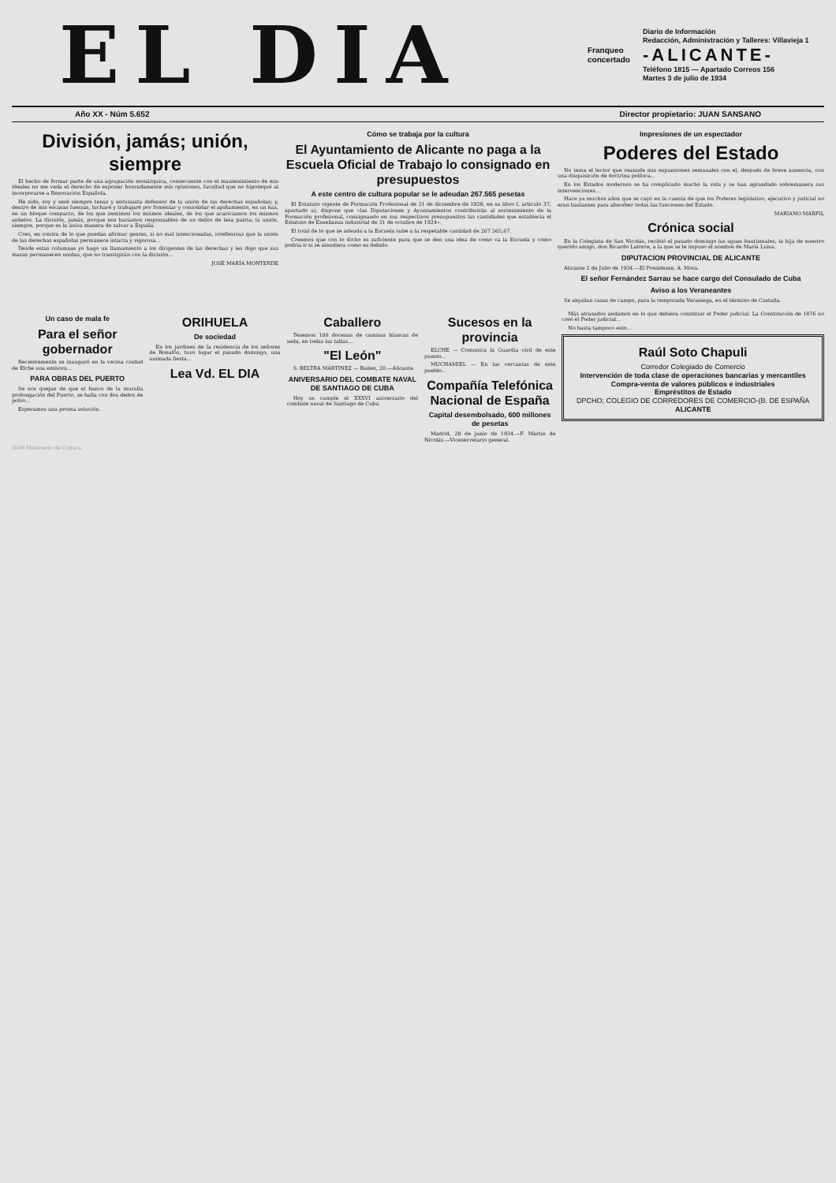EL DIA
Franqueo concertado
Diario de Información
Redacción, Administración y Talleres: Villavieja 1
-ALICANTE-
Teléfono 1815 — Apartado Correos 156
Martes 3 de julio de 1934
Año XX - Núm 5.652 Director propietario: JUAN SANSANO
División, jamás; unión, siempre
El hecho de formar parte de una agrupación monárquica, consecuente con el mantenimiento de mis ideales no me veda el derecho de exponer honradamente mis opiniones, facultad que no hipotequé al incorporarse a Renovación Española.
He sido, soy y seré siempre tenaz y entusiasta defensor de la unión de las derechas españolas; y, dentro de mis escasas fuerzas, lucharé y trabajaré por fomentar y consolidar el apiñamiento, en un haz, en un bloque compacto, de los que sentimos los mismos ideales, de los que acariciamos los mismos anhelos. La división, jamás, porque nos haríamos responsables de un delito de lesa patria; la unión, siempre, porque es la única manera de salvar a España.
Creo, en contra de lo que puedan afirmar gentes, si no mal intencionadas, irreflexivas que la unión de las derechas españolas permanece intacta y vigorosa...
Desde estas columnas yo hago un llamamiento a los dirigentes de las derechas y les digo que sus masas permanecen unidas, que no transigirán con la división...
JOSÉ MARÍA MONTERDE
Cómo se trabaja por la cultura
El Ayuntamiento de Alicante no paga a la Escuela Oficial de Trabajo lo consignado en presupuestos
A este centro de cultura popular se le adeudan 267.565 pesetas
El Estatuto vigente de Formación Profesional de 21 de diciembre de 1928, en su libro I, artículo 37, apartado a), dispone que «las Diputaciones y Ayuntamientos contribuirán al sostenimiento de la Formación profesional, consignando en sus respectivos presupuestos las cantidades que establecía el Estatuto de Enseñanza industrial de 31 de octubre de 1924».
El total de lo que se adeuda a la Escuela sube a la respetable cantidad de 267.565,67.
Creemos que con lo dicho es suficiente para que se den una idea de como va la Escuela y como podría ir si se atendiera como es debido.
Impresiones de un espectador
Poderes del Estado
No tema el lector que reanude mis expansiones semanales con el, después de breve ausencia, con una disquisición de doctrina política...
En los Estados modernos se ha complicado mucho la vida y se han agrandado sobremanera sus intervenciones...
Hace ya muchos años que se cayó en la cuenta de que los Poderes legislativo, ejecutivo y judicial no eran bastantes para absorber todas las funciones del Estado.
MARIANO MARFIL
Crónica social
En la Colegiata de San Nicolás, recibió el pasado domingo las aguas bautismales, la hija de nuestro querido amigo, don Ricardo Latorre, a la que se le impuso el nombre de María Luisa.
DIPUTACION PROVINCIAL DE ALICANTE
Alicante 2 de Julio de 1934.—El Presidente, A. Mora.
El señor Fernández Sarrau se hace cargo del Consulado de Cuba
Aviso a los Veraneantes
Se alquilan casas de campo, para la temporada Veraniega, en el término de Castalla.
Un caso de mala fe
Para el señor gobernador
Recientemente se inauguró en la vecina ciudad de Elche una emisora...
PARA OBRAS DEL PUERTO
Se nos quejan de que el banco de la muralla prolongación del Puerto, se halla con dos dedos de polvo...
Esperamos una pronta solución.
ORIHUELA
De sociedad
En los jardines de la residencia de los señores de Bonafós, tuvo lugar el pasado domingo, una animada fiesta...
Lea Vd. EL DIA
Caballero
Tenemos 100 docenas de camisas blancas de seda, en todas las tallas...
"El León"
S. BELTRA MARTINEZ — Bailen, 20.—Alicante
ANIVERSARIO DEL COMBATE NAVAL DE SANTIAGO DE CUBA
Hoy se cumple el XXXVI aniversario del combate naval de Santiago de Cuba.
Sucesos en la provincia
ELCHE — Comunica la Guardia civil de este puesto...
MUCHAMIEL — En las cercanías de este pueblo...
Compañía Telefónica Nacional de España
Capital desembolsado, 600 millones de pesetas
Madrid, 28 de junio de 1934.—F. Martín de Nicolás.—Vicesecretario general.
Más atrasados andamos en lo que debiera constituir el Poder judicial. La Constitución de 1876 no creó el Poder judicial...
No basta tampoco esto...
Raúl Soto Chapuli
Corredor Colegiado de Comercio
Intervención de toda clase de operaciones bancarias y mercantiles
Compra-venta de valores públicos e industriales
Empréstitos de Estado
DPCHO; COLEGIO DE CORREDORES DE COMERCIO-(B. DE ESPAÑA
ALICANTE
2008 Ministerio de Cultura